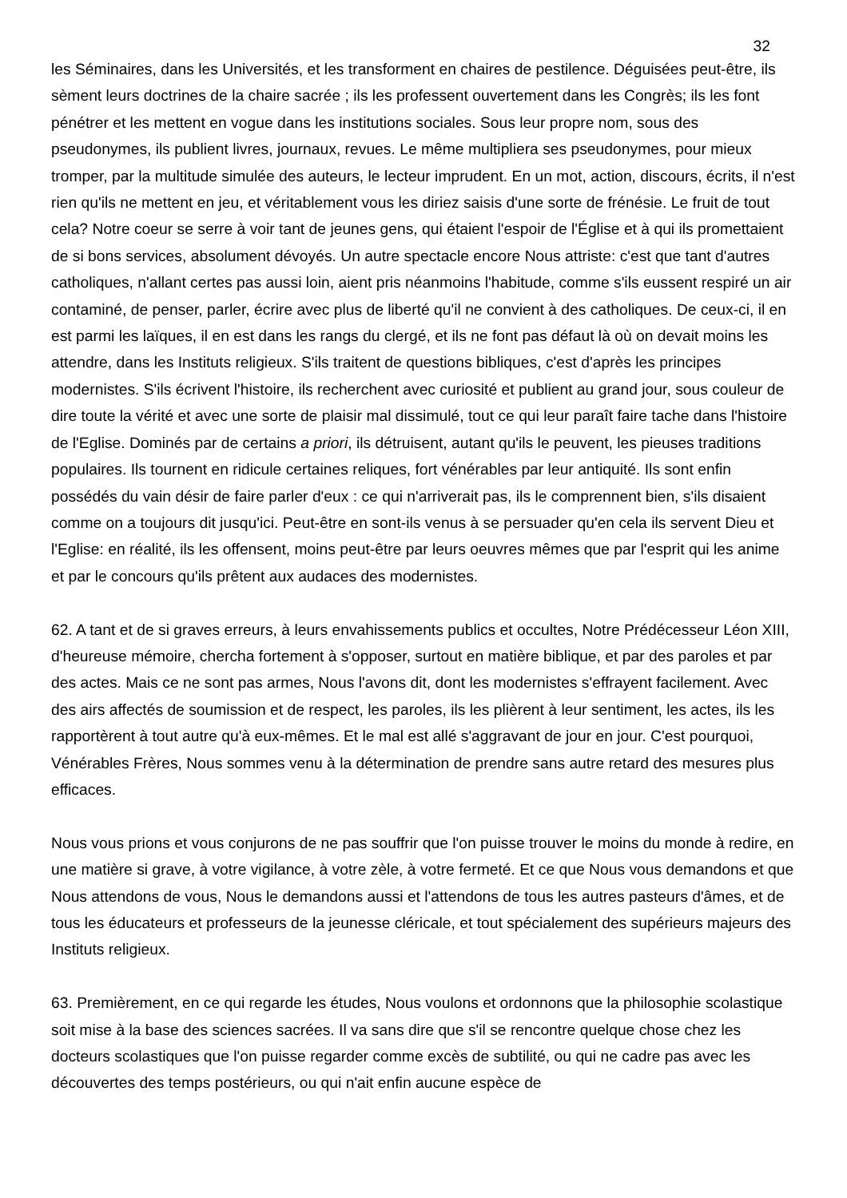32
les Séminaires, dans les Universités, et les transforment en chaires de pestilence. Déguisées peut-être, ils sèment leurs doctrines de la chaire sacrée ; ils les professent ouvertement dans les Congrès; ils les font pénétrer et les mettent en vogue dans les institutions sociales. Sous leur propre nom, sous des pseudonymes, ils publient livres, journaux, revues. Le même multipliera ses pseudonymes, pour mieux tromper, par la multitude simulée des auteurs, le lecteur imprudent. En un mot, action, discours, écrits, il n'est rien qu'ils ne mettent en jeu, et véritablement vous les diriez saisis d'une sorte de frénésie. Le fruit de tout cela? Notre coeur se serre à voir tant de jeunes gens, qui étaient l'espoir de l'Église et à qui ils promettaient de si bons services, absolument dévoyés. Un autre spectacle encore Nous attriste: c'est que tant d'autres catholiques, n'allant certes pas aussi loin, aient pris néanmoins l'habitude, comme s'ils eussent respiré un air contaminé, de penser, parler, écrire avec plus de liberté qu'il ne convient à des catholiques. De ceux-ci, il en est parmi les laïques, il en est dans les rangs du clergé, et ils ne font pas défaut là où on devait moins les attendre, dans les Instituts religieux. S'ils traitent de questions bibliques, c'est d'après les principes modernistes. S'ils écrivent l'histoire, ils recherchent avec curiosité et publient au grand jour, sous couleur de dire toute la vérité et avec une sorte de plaisir mal dissimulé, tout ce qui leur paraît faire tache dans l'histoire de l'Eglise. Dominés par de certains a priori, ils détruisent, autant qu'ils le peuvent, les pieuses traditions populaires. Ils tournent en ridicule certaines reliques, fort vénérables par leur antiquité. Ils sont enfin possédés du vain désir de faire parler d'eux : ce qui n'arriverait pas, ils le comprennent bien, s'ils disaient comme on a toujours dit jusqu'ici. Peut-être en sont-ils venus à se persuader qu'en cela ils servent Dieu et l'Eglise: en réalité, ils les offensent, moins peut-être par leurs oeuvres mêmes que par l'esprit qui les anime et par le concours qu'ils prêtent aux audaces des modernistes.
62. A tant et de si graves erreurs, à leurs envahissements publics et occultes, Notre Prédécesseur Léon XIII, d'heureuse mémoire, chercha fortement à s'opposer, surtout en matière biblique, et par des paroles et par des actes. Mais ce ne sont pas armes, Nous l'avons dit, dont les modernistes s'effrayent facilement. Avec des airs affectés de soumission et de respect, les paroles, ils les plièrent à leur sentiment, les actes, ils les rapportèrent à tout autre qu'à eux-mêmes. Et le mal est allé s'aggravant de jour en jour. C'est pourquoi, Vénérables Frères, Nous sommes venu à la détermination de prendre sans autre retard des mesures plus efficaces.
Nous vous prions et vous conjurons de ne pas souffrir que l'on puisse trouver le moins du monde à redire, en une matière si grave, à votre vigilance, à votre zèle, à votre fermeté. Et ce que Nous vous demandons et que Nous attendons de vous, Nous le demandons aussi et l'attendons de tous les autres pasteurs d'âmes, et de tous les éducateurs et professeurs de la jeunesse cléricale, et tout spécialement des supérieurs majeurs des Instituts religieux.
63. Premièrement, en ce qui regarde les études, Nous voulons et ordonnons que la philosophie scolastique soit mise à la base des sciences sacrées. Il va sans dire que s'il se rencontre quelque chose chez les docteurs scolastiques que l'on puisse regarder comme excès de subtilité, ou qui ne cadre pas avec les découvertes des temps postérieurs, ou qui n'ait enfin aucune espèce de